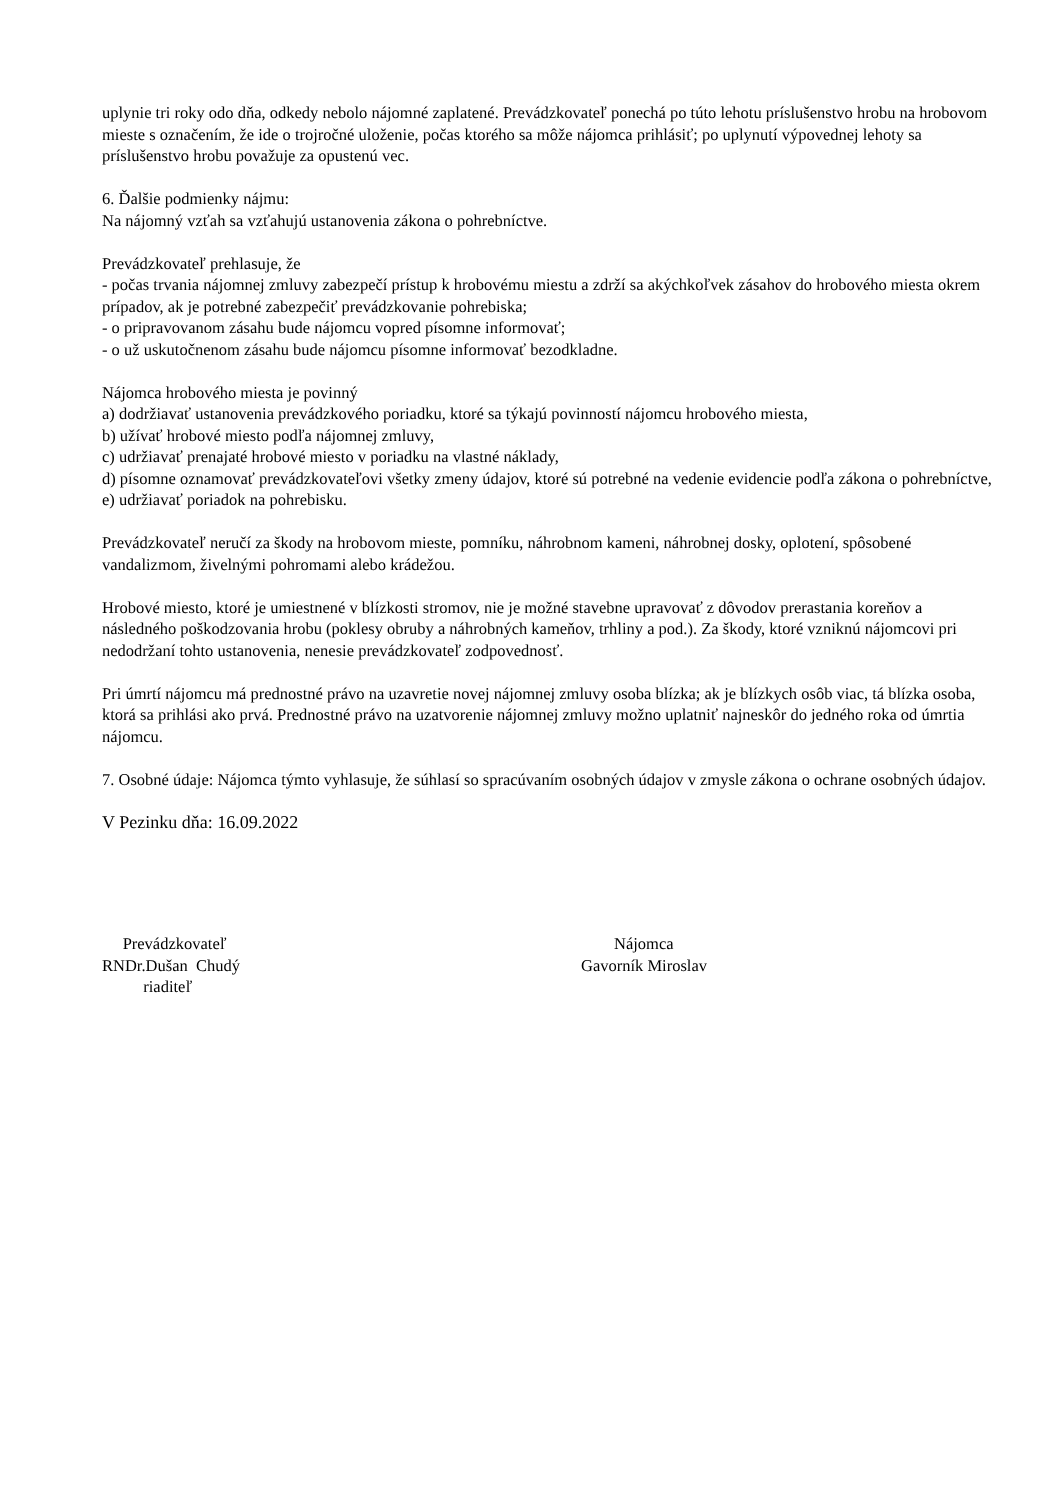uplynie tri roky odo dňa, odkedy nebolo nájomné zaplatené. Prevádzkovateľ ponechá po túto lehotu príslušenstvo hrobu na hrobovom mieste s označením, že ide o trojročné uloženie, počas ktorého sa môže nájomca prihlásiť; po uplynutí výpovednej lehoty sa príslušenstvo hrobu považuje za opustenú vec.
6. Ďalšie podmienky nájmu:
Na nájomný vzťah sa vzťahujú ustanovenia zákona o pohrebníctve.
Prevádzkovateľ prehlasuje, že
- počas trvania nájomnej zmluvy zabezpečí prístup k hrobovému miestu a zdrží sa akýchkoľvek zásahov do hrobového miesta okrem prípadov, ak je potrebné zabezpečiť prevádzkovanie pohrebiska;
- o pripravovanom zásahu bude nájomcu vopred písomne informovať;
- o už uskutočnenom zásahu bude nájomcu písomne informovať bezodkladne.
Nájomca hrobového miesta je povinný
a) dodržiavať ustanovenia prevádzkového poriadku, ktoré sa týkajú povinností nájomcu hrobového miesta,
b) užívať hrobové miesto podľa nájomnej zmluvy,
c) udržiavať prenajaté hrobové miesto v poriadku na vlastné náklady,
d) písomne oznamovať prevádzkovateľovi všetky zmeny údajov, ktoré sú potrebné na vedenie evidencie podľa zákona o pohrebníctve,
e) udržiavať poriadok na pohrebisku.
Prevádzkovateľ neručí za škody na hrobovom mieste, pomníku, náhrobnom kameni, náhrobnej dosky, oplotení, spôsobené vandalizmom, živelnými pohromami alebo krádežou.
Hrobové miesto, ktoré je umiestnené v blízkosti stromov, nie je možné stavebne upravovať z dôvodov prerastania koreňov a následného poškodzovania hrobu (poklesy obruby a náhrobných kameňov, trhliny a pod.). Za škody, ktoré vzniknú nájomcovi pri nedodržaní tohto ustanovenia, nenesie prevádzkovateľ zodpovednosť.
Pri úmrtí nájomcu má prednostné právo na uzavretie novej nájomnej zmluvy osoba blízka; ak je blízkych osôb viac, tá blízka osoba, ktorá sa prihlási ako prvá. Prednostné právo na uzatvorenie nájomnej zmluvy možno uplatniť najneskôr do jedného roka od úmrtia nájomcu.
7. Osobné údaje: Nájomca týmto vyhlasuje, že súhlasí so spracúvaním osobných údajov v zmysle zákona o ochrane osobných údajov.
V Pezinku dňa: 16.09.2022
Prevádzkovateľ
RNDr.Dušan Chudý
riaditeľ
Nájomca
Gavorník Miroslav